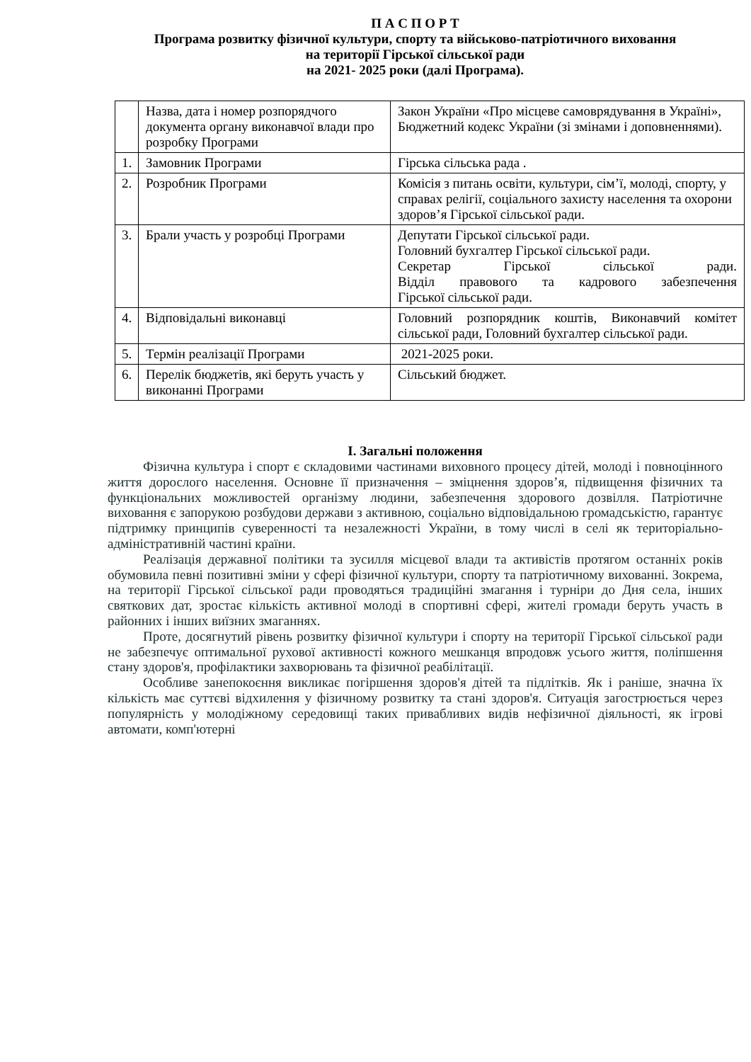П А С П О Р Т
Програма розвитку фізичної культури, спорту та військово-патріотичного виховання
на території Гірської сільської ради
на 2021- 2025 роки (далі Програма).
| | Назва, дата і номер розпорядчого документа органу виконавчої влади про розробку Програми | Закон України «Про місцеве самоврядування в Україні», Бюджетний кодекс України (зі змінами і доповненнями). |
| 1. | Замовник Програми | Гірська сільська рада . |
| 2. | Розробник Програми | Комісія з питань освіти, культури, сім’ї, молоді, спорту, у справах релігії, соціального захисту населення та охорони здоров’я Гірської сільської ради. |
| 3. | Брали участь у розробці Програми | Депутати Гірської сільської ради. Головний бухгалтер Гірської сільської ради. Секретар Гірської сільської ради. Відділ правового та кадрового забезпечення Гірської сільської ради. |
| 4. | Відповідальні виконавці | Головний розпорядник коштів, Виконавчий комітет сільської ради, Головний бухгалтер сільської ради. |
| 5. | Термін реалізації Програми | 2021-2025 роки. |
| 6. | Перелік бюджетів, які беруть участь у виконанні Програми | Сільський бюджет. |
І. Загальні положення
Фізична культура і спорт є складовими частинами виховного процесу дітей, молоді і повноцінного життя дорослого населення. Основне її призначення – зміцнення здоров’я, підвищення фізичних та функціональних можливостей організму людини, забезпечення здорового дозвілля. Патріотичне виховання є запорукою розбудови держави з активною, соціально відповідальною громадськістю, гарантує підтримку принципів суверенності та незалежності України, в тому числі в селі як територіально-адміністративній частині країни.
Реалізація державної політики та зусилля місцевої влади та активістів протягом останніх років обумовила певні позитивні зміни у сфері фізичної культури, спорту та патріотичному вихованні. Зокрема, на території Гірської сільської ради проводяться традиційні змагання і турніри до Дня села, інших святкових дат, зростає кількість активної молоді в спортивні сфері, жителі громади беруть участь в районних і інших виїзних змаганнях.
Проте, досягнутий рівень розвитку фізичної культури і спорту на території Гірської сільської ради не забезпечує оптимальної рухової активності кожного мешканця впродовж усього життя, поліпшення стану здоров'я, профілактики захворювань та фізичної реабілітації.
Особливе занепокоєння викликає погіршення здоров'я дітей та підлітків. Як і раніше, значна їх кількість має суттєві відхилення у фізичному розвитку та стані здоров'я. Ситуація загострюється через популярність у молодіжному середовищі таких привабливих видів нефізичної діяльності, як ігрові автомати, комп'ютерні